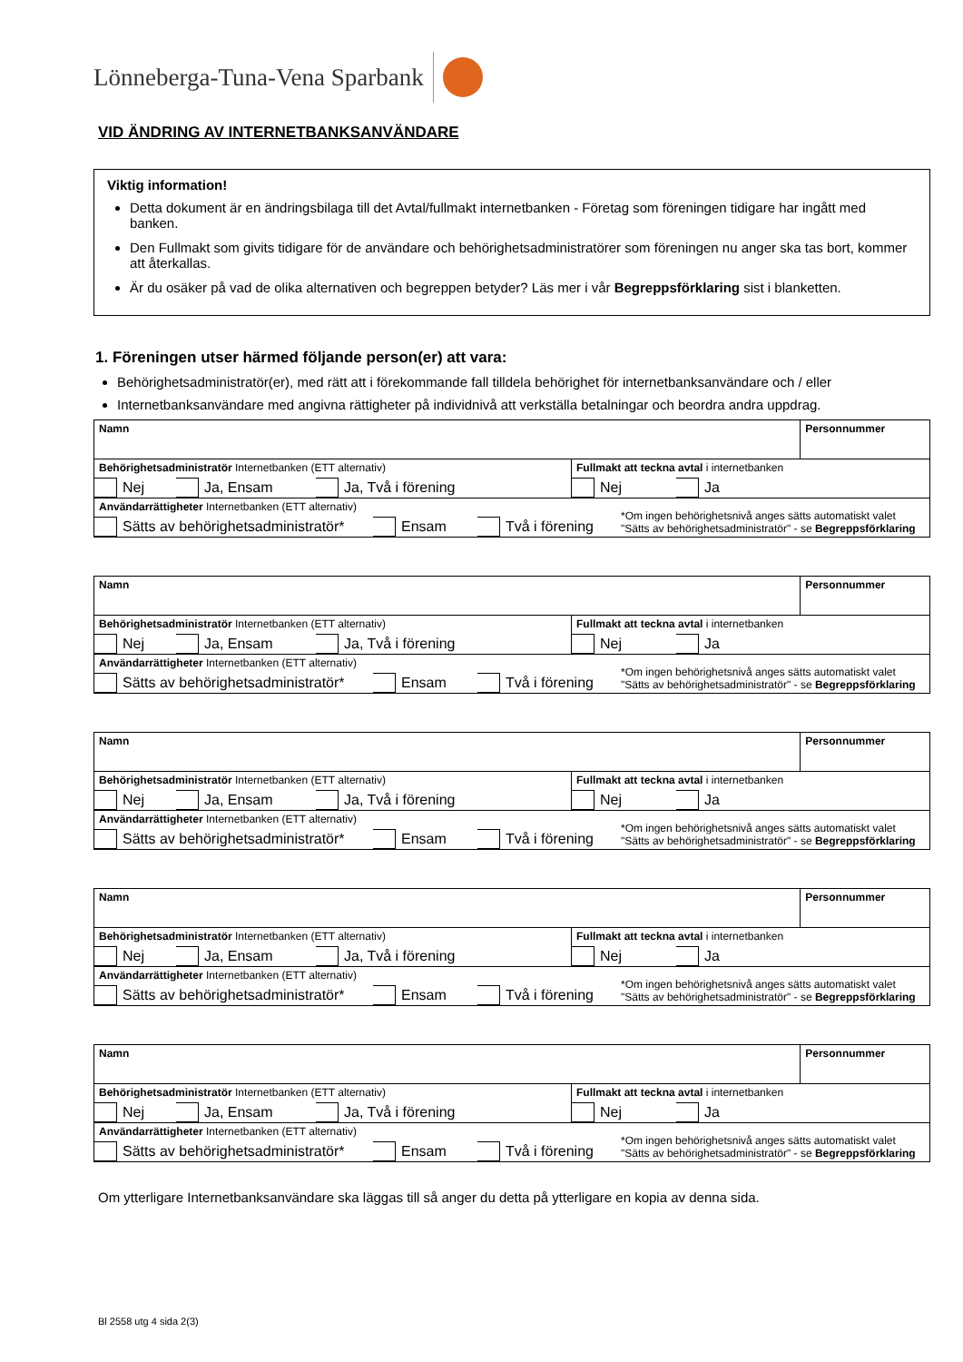Lönneberga-Tuna-Vena Sparbank
VID ÄNDRING AV INTERNETBANKSANVÄNDARE
Viktig information!
Detta dokument är en ändringsbilaga till det Avtal/fullmakt internetbanken - Företag som föreningen tidigare har ingått med banken.
Den Fullmakt som givits tidigare för de användare och behörighetsadministratörer som föreningen nu anger ska tas bort, kommer att återkallas.
Är du osäker på vad de olika alternativen och begreppen betyder? Läs mer i vår Begreppsförklaring sist i blanketten.
1. Föreningen utser härmed följande person(er) att vara:
Behörighetsadministratör(er), med rätt att i förekommande fall tilldela behörighet för internetbanksanvändare och / eller
Internetbanksanvändare med angivna rättigheter på individnivå att verkställa betalningar och beordra andra uppdrag.
| Namn | | Personnummer |
| Behörighetsadministratör Internetbanken (ETT alternativ) Nej Ja, Ensam Ja, Två i förening | Fullmakt att teckna avtal i internetbanken Nej Ja | |
| Användarrättigheter Internetbanken (ETT alternativ) Sätts av behörighetsadministratör* Ensam Två i förening *Om ingen behörighetsnivå anges sätts automatiskt valet "Sätts av behörighetsadministratör" - se Begreppsförklaring | | |
| Namn | | Personnummer |
| Behörighetsadministratör Internetbanken (ETT alternativ) Nej Ja, Ensam Ja, Två i förening | Fullmakt att teckna avtal i internetbanken Nej Ja | |
| Användarrättigheter Internetbanken (ETT alternativ) Sätts av behörighetsadministratör* Ensam Två i förening *Om ingen behörighetsnivå anges sätts automatiskt valet "Sätts av behörighetsadministratör" - se Begreppsförklaring | | |
| Namn | | Personnummer |
| Behörighetsadministratör Internetbanken (ETT alternativ) Nej Ja, Ensam Ja, Två i förening | Fullmakt att teckna avtal i internetbanken Nej Ja | |
| Användarrättigheter Internetbanken (ETT alternativ) Sätts av behörighetsadministratör* Ensam Två i förening *Om ingen behörighetsnivå anges sätts automatiskt valet "Sätts av behörighetsadministratör" - se Begreppsförklaring | | |
| Namn | | Personnummer |
| Behörighetsadministratör Internetbanken (ETT alternativ) Nej Ja, Ensam Ja, Två i förening | Fullmakt att teckna avtal i internetbanken Nej Ja | |
| Användarrättigheter Internetbanken (ETT alternativ) Sätts av behörighetsadministratör* Ensam Två i förening *Om ingen behörighetsnivå anges sätts automatiskt valet "Sätts av behörighetsadministratör" - se Begreppsförklaring | | |
| Namn | | Personnummer |
| Behörighetsadministratör Internetbanken (ETT alternativ) Nej Ja, Ensam Ja, Två i förening | Fullmakt att teckna avtal i internetbanken Nej Ja | |
| Användarrättigheter Internetbanken (ETT alternativ) Sätts av behörighetsadministratör* Ensam Två i förening *Om ingen behörighetsnivå anges sätts automatiskt valet "Sätts av behörighetsadministratör" - se Begreppsförklaring | | |
Om ytterligare Internetbanksanvändare ska läggas till så anger du detta på ytterligare en kopia av denna sida.
Bl 2558 utg 4 sida 2(3)